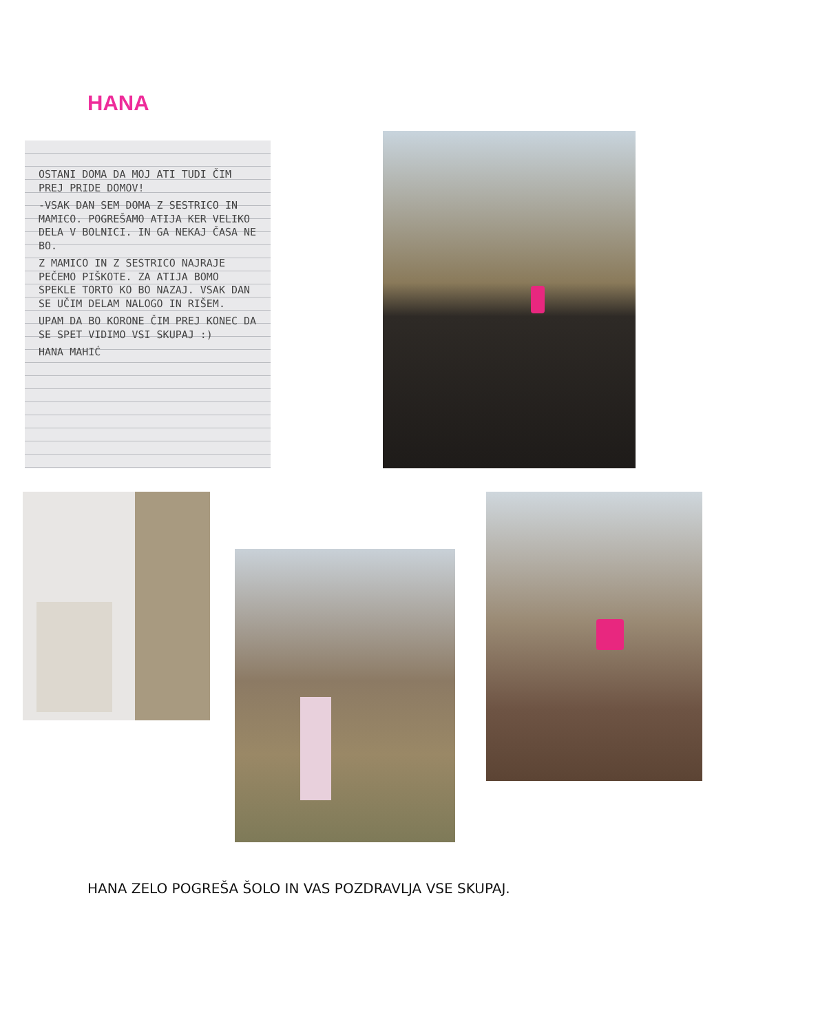HANA
OSTANI DOMA DA MOJ ATI TUDI ČIM PREJ PRIDE DOMOV!
-VSAK DAN SEM DOMA Z SESTRICO IN MAMICO. POGREŠAMO ATIJA KER VELIKO DELA V BOLNICI. IN GA NEKAJ ČASA NE BO.
Z MAMICO IN Z SESTRICO NAJRAJE PEČEMO PIŠKOTE. ZA ATIJA BOMO SPEKLE TORTO KO BO NAZAJ. VSAK DAN SE UČIM DELAM NALOGO IN RIŠEM.
UPAM DA BO KORONE ČIM PREJ KONEC DA SE SPET VIDIMO VSI SKUPAJ :)
HANA MAHIĆ
HANA ZELO POGREŠA ŠOLO IN VAS POZDRAVLJA VSE SKUPAJ.